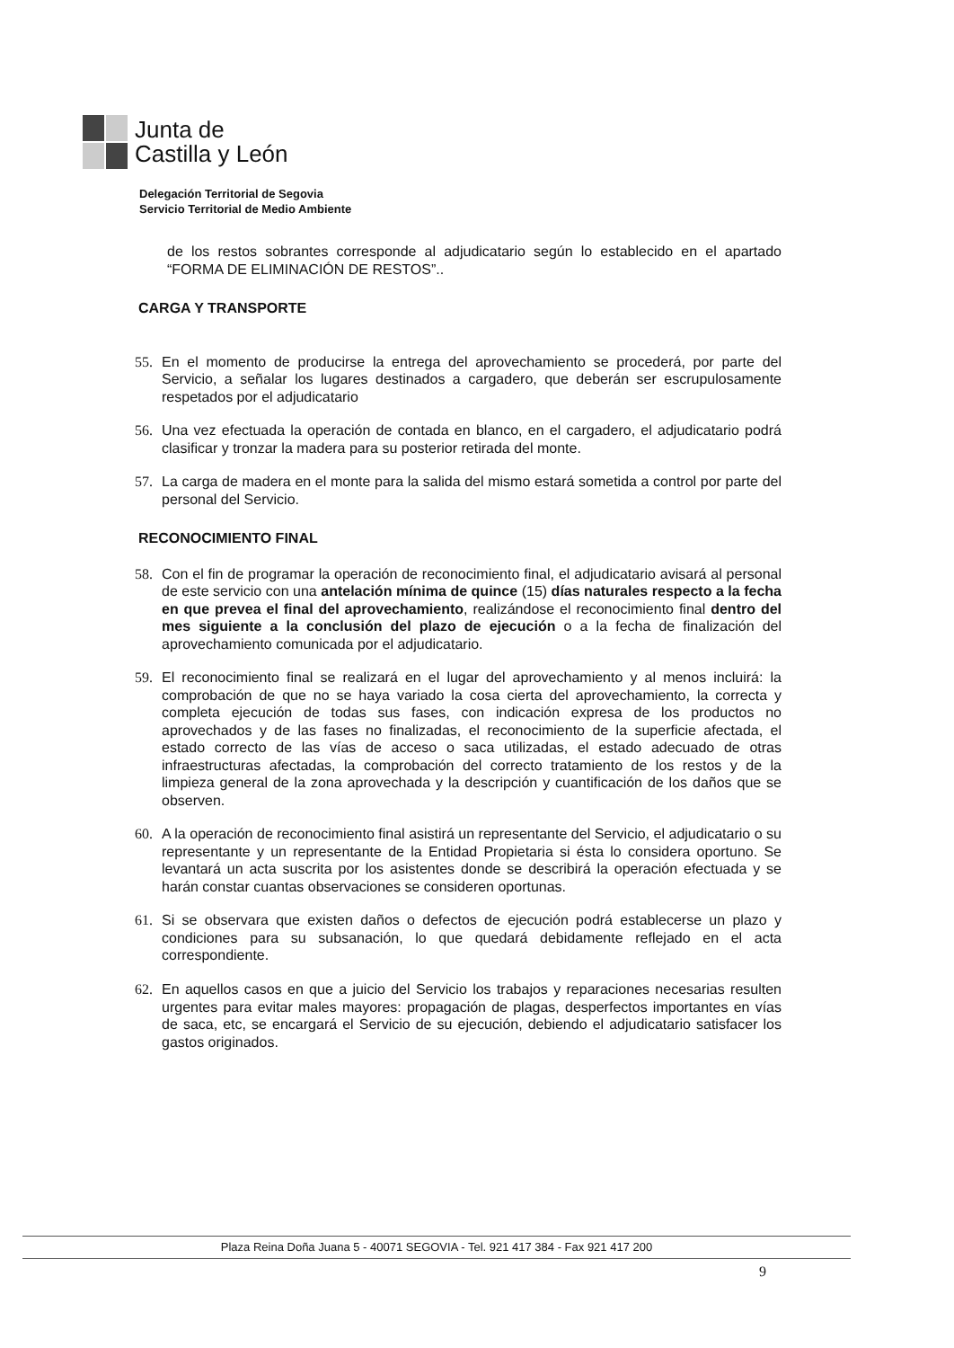Junta de
Castilla y León
Delegación Territorial de Segovia
Servicio Territorial de Medio Ambiente
de los restos sobrantes corresponde al adjudicatario según lo establecido en el apartado “FORMA DE ELIMINACIÓN DE RESTOS”..
CARGA Y TRANSPORTE
55. En el momento de producirse la entrega del aprovechamiento se procederá, por parte del Servicio, a señalar los lugares destinados a cargadero, que deberán ser escrupulosamente respetados por el adjudicatario
56. Una vez efectuada la operación de contada en blanco, en el cargadero, el adjudicatario podrá clasificar y tronzar la madera para su posterior retirada del monte.
57. La carga de madera en el monte para la salida del mismo estará sometida a control por parte del personal del Servicio.
RECONOCIMIENTO FINAL
58. Con el fin de programar la operación de reconocimiento final, el adjudicatario avisará al personal de este servicio con una antelación mínima de quince (15) días naturales respecto a la fecha en que prevea el final del aprovechamiento, realizándose el reconocimiento final dentro del mes siguiente a la conclusión del plazo de ejecución o a la fecha de finalización del aprovechamiento comunicada por el adjudicatario.
59. El reconocimiento final se realizará en el lugar del aprovechamiento y al menos incluirá: la comprobación de que no se haya variado la cosa cierta del aprovechamiento, la correcta y completa ejecución de todas sus fases, con indicación expresa de los productos no aprovechados y de las fases no finalizadas, el reconocimiento de la superficie afectada, el estado correcto de las vías de acceso o saca utilizadas, el estado adecuado de otras infraestructuras afectadas, la comprobación del correcto tratamiento de los restos y de la limpieza general de la zona aprovechada y la descripción y cuantificación de los daños que se observen.
60. A la operación de reconocimiento final asistirá un representante del Servicio, el adjudicatario o su representante y un representante de la Entidad Propietaria si ésta lo considera oportuno. Se levantará un acta suscrita por los asistentes donde se describirá la operación efectuada y se harán constar cuantas observaciones se consideren oportunas.
61. Si se observara que existen daños o defectos de ejecución podrá establecerse un plazo y condiciones para su subsanación, lo que quedará debidamente reflejado en el acta correspondiente.
62. En aquellos casos en que a juicio del Servicio los trabajos y reparaciones necesarias resulten urgentes para evitar males mayores: propagación de plagas, desperfectos importantes en vías de saca, etc, se encargará el Servicio de su ejecución, debiendo el adjudicatario satisfacer los gastos originados.
Plaza Reina Doña Juana 5 - 40071 SEGOVIA - Tel. 921 417 384 - Fax 921 417 200
9